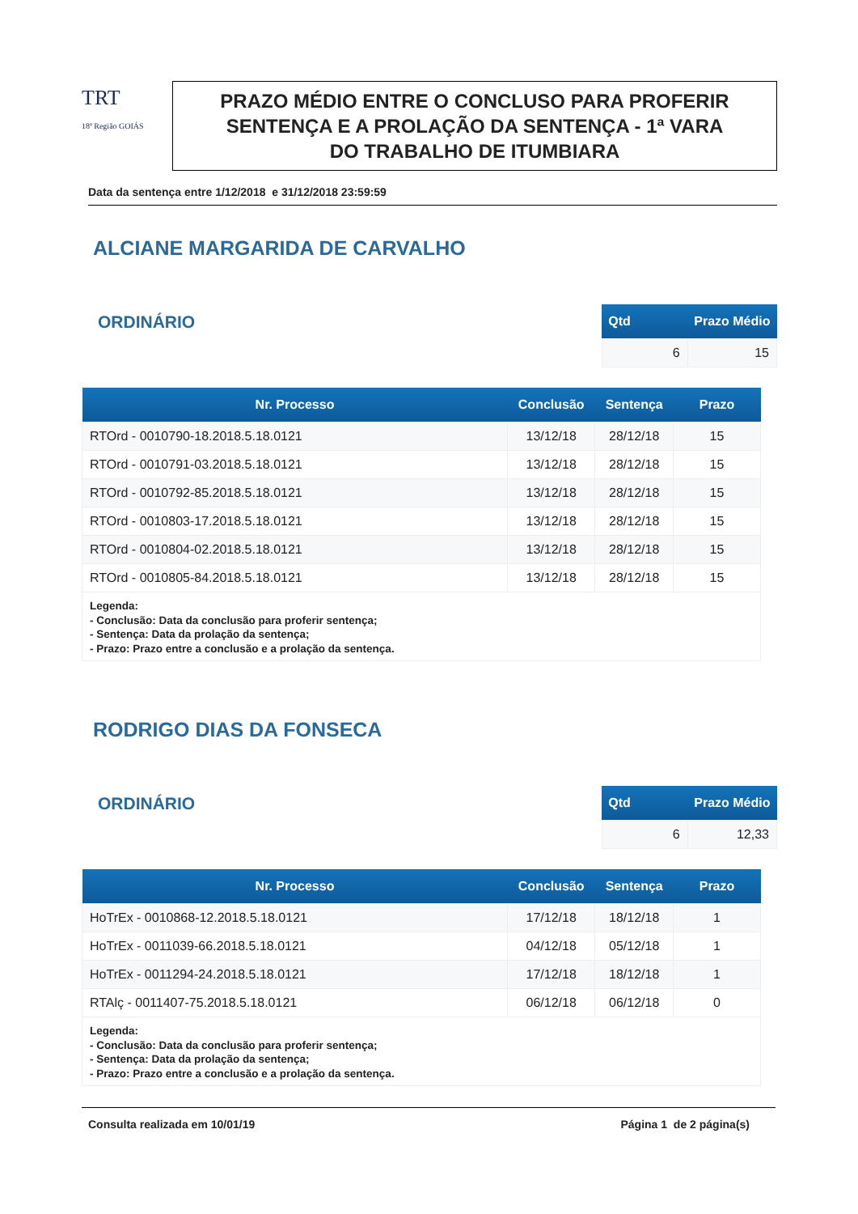TRT
18ª Região GOIÁS
PRAZO MÉDIO ENTRE O CONCLUSO PARA PROFERIR
SENTENÇA E A PROLAÇÃO DA SENTENÇA - 1ª VARA
DO TRABALHO DE ITUMBIARA
Data da sentença entre 1/12/2018 e 31/12/2018 23:59:59
ALCIANE MARGARIDA DE CARVALHO
ORDINÁRIO
| Qtd | Prazo Médio |
| --- | --- |
| 6 | 15 |
| Nr. Processo | Conclusão | Sentença | Prazo |
| --- | --- | --- | --- |
| RTOrd - 0010790-18.2018.5.18.0121 | 13/12/18 | 28/12/18 | 15 |
| RTOrd - 0010791-03.2018.5.18.0121 | 13/12/18 | 28/12/18 | 15 |
| RTOrd - 0010792-85.2018.5.18.0121 | 13/12/18 | 28/12/18 | 15 |
| RTOrd - 0010803-17.2018.5.18.0121 | 13/12/18 | 28/12/18 | 15 |
| RTOrd - 0010804-02.2018.5.18.0121 | 13/12/18 | 28/12/18 | 15 |
| RTOrd - 0010805-84.2018.5.18.0121 | 13/12/18 | 28/12/18 | 15 |
| Legenda: - Conclusão: Data da conclusão para proferir sentença; - Sentença: Data da prolação da sentença; - Prazo: Prazo entre a conclusão e a prolação da sentença. | | | |
RODRIGO DIAS DA FONSECA
ORDINÁRIO
| Qtd | Prazo Médio |
| --- | --- |
| 6 | 12,33 |
| Nr. Processo | Conclusão | Sentença | Prazo |
| --- | --- | --- | --- |
| HoTrEx - 0010868-12.2018.5.18.0121 | 17/12/18 | 18/12/18 | 1 |
| HoTrEx - 0011039-66.2018.5.18.0121 | 04/12/18 | 05/12/18 | 1 |
| HoTrEx - 0011294-24.2018.5.18.0121 | 17/12/18 | 18/12/18 | 1 |
| RTAlç - 0011407-75.2018.5.18.0121 | 06/12/18 | 06/12/18 | 0 |
| Legenda: - Conclusão: Data da conclusão para proferir sentença; - Sentença: Data da prolação da sentença; - Prazo: Prazo entre a conclusão e a prolação da sentença. | | | |
Consulta realizada em 10/01/19 Página 1 de 2 página(s)